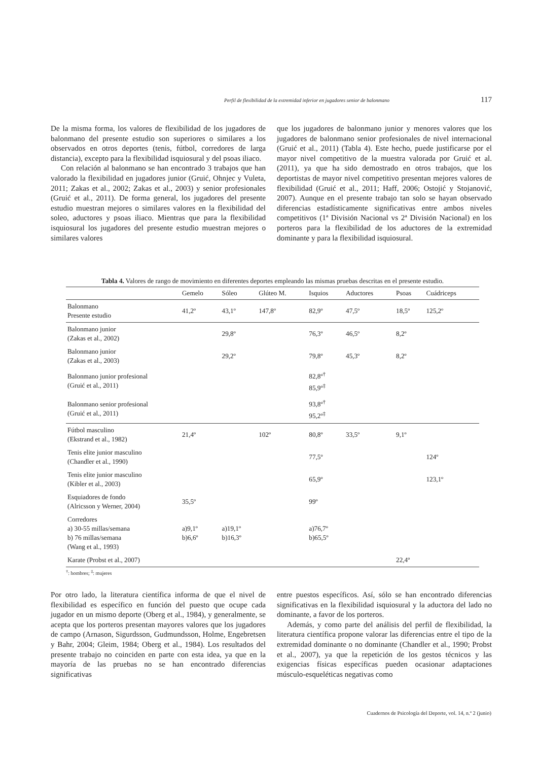Perfil de flexibilidad de la extremidad inferior en jugadores senior de balonmano 117
De la misma forma, los valores de flexibilidad de los jugadores de balonmano del presente estudio son superiores o similares a los observados en otros deportes (tenis, fútbol, corredores de larga distancia), excepto para la flexibilidad isquiosural y del psoas iliaco.
Con relación al balonmano se han encontrado 3 trabajos que han valorado la flexibilidad en jugadores junior (Gruić, Ohnjec y Vuleta, 2011; Zakas et al., 2002; Zakas et al., 2003) y senior profesionales (Gruić et al., 2011). De forma general, los jugadores del presente estudio muestran mejores o similares valores en la flexibilidad del soleo, aductores y psoas iliaco. Mientras que para la flexibilidad isquiosural los jugadores del presente estudio muestran mejores o similares valores
que los jugadores de balonmano junior y menores valores que los jugadores de balonmano senior profesionales de nivel internacional (Gruić et al., 2011) (Tabla 4). Este hecho, puede justificarse por el mayor nivel competitivo de la muestra valorada por Gruić et al. (2011), ya que ha sido demostrado en otros trabajos, que los deportistas de mayor nivel competitivo presentan mejores valores de flexibilidad (Gruić et al., 2011; Haff, 2006; Ostojić y Stojanović, 2007). Aunque en el presente trabajo tan solo se hayan observado diferencias estadísticamente significativas entre ambos niveles competitivos (1ª División Nacional vs 2ª División Nacional) en los porteros para la flexibilidad de los aductores de la extremidad dominante y para la flexibilidad isquiosural.
Tabla 4. Valores de rango de movimiento en diferentes deportes empleando las mismas pruebas descritas en el presente estudio.
| | Gemelo | Sóleo | Glúteo M. | Isquios | Aductores | Psoas | Cuádriceps |
| --- | --- | --- | --- | --- | --- | --- | --- |
| Balonmano Presente estudio | 41,2º | 43,1º | 147,8º | 82,9º | 47,5º | 18,5º | 125,2º |
| Balonmano junior (Zakas et al., 2002) | | 29,8º | | 76,3º | 46,5º | 8,2º | |
| Balonmano junior (Zakas et al., 2003) | | 29,2º | | 79,8º | 45,3º | 8,2º | |
| Balonmano junior profesional (Gruić et al., 2011) | | | | 82,8º<sup>†</sup> 85,9º<sup>‡</sup> | | | |
| Balonmano senior profesional (Gruić et al., 2011) | | | | 93,8º<sup>†</sup> 95,2º<sup>‡</sup> | | | |
| Fútbol masculino (Ekstrand et al., 1982) | 21,4º | | 102º | 80,8º | 33,5º | 9,1º | |
| Tenis elite junior masculino (Chandler et al., 1990) | | | | 77,5º | | | 124º |
| Tenis elite junior masculino (Kibler et al., 2003) | | | | 65,9º | | | 123,1º |
| Esquiadores de fondo (Alricsson y Werner, 2004) | 35,5º | | | 99º | | | |
| Corredores a) 30-55 millas/semana b) 76 millas/semana (Wang et al., 1993) | a)9,1º b)6,6º | a)19,1º b)16,3º | | a)76,7º b)65,5º | | | |
| Karate (Probst et al., 2007) | | | | | | 22,4º | |
<sup>†</sup>: hombres; <sup>‡</sup>: mujeres
Por otro lado, la literatura científica informa de que el nivel de flexibilidad es específico en función del puesto que ocupe cada jugador en un mismo deporte (Oberg et al., 1984), y generalmente, se acepta que los porteros presentan mayores valores que los jugadores de campo (Arnason, Sigurdsson, Gudmundsson, Holme, Engebretsen y Bahr, 2004; Gleim, 1984; Oberg et al., 1984). Los resultados del presente trabajo no coinciden en parte con esta idea, ya que en la mayoría de las pruebas no se han encontrado diferencias significativas
entre puestos específicos. Así, sólo se han encontrado diferencias significativas en la flexibilidad isquiosural y la aductora del lado no dominante, a favor de los porteros.
Además, y como parte del análisis del perfil de flexibilidad, la literatura científica propone valorar las diferencias entre el tipo de la extremidad dominante o no dominante (Chandler et al., 1990; Probst et al., 2007), ya que la repetición de los gestos técnicos y las exigencias físicas específicas pueden ocasionar adaptaciones músculo-esqueléticas negativas como
Cuadernos de Psicología del Deporte, vol. 14, n.º 2 (junio)